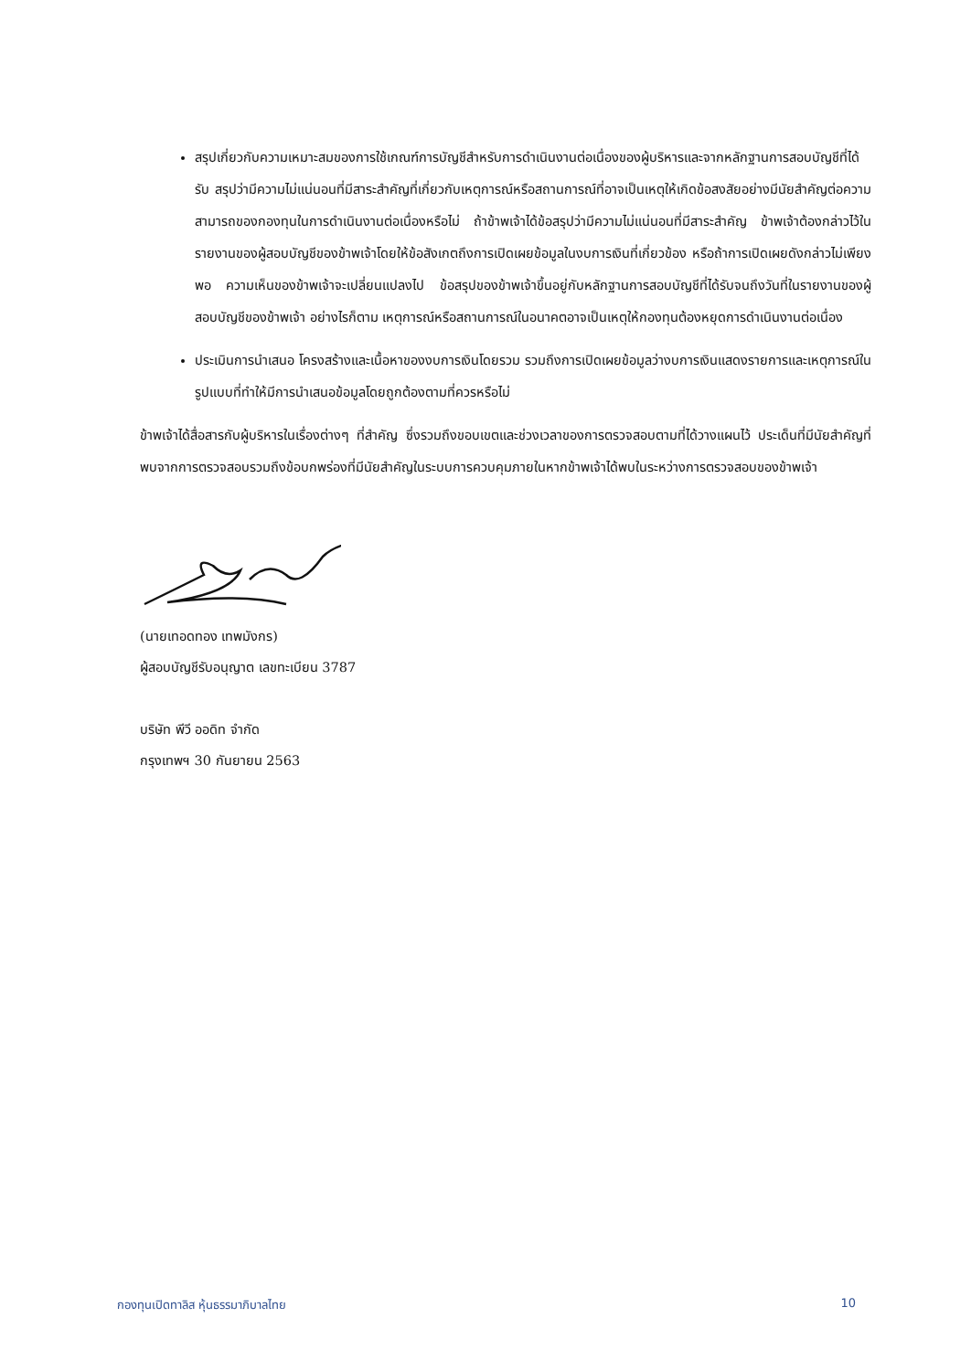สรุปเกี่ยวกับความเหมาะสมของการใช้เกณฑ์การบัญชีสำหรับการดำเนินงานต่อเนื่องของผู้บริหารและจากหลักฐานการสอบบัญชีที่ได้รับ สรุปว่ามีความไม่แน่นอนที่มีสาระสำคัญที่เกี่ยวกับเหตุการณ์หรือสถานการณ์ที่อาจเป็นเหตุให้เกิดข้อสงสัยอย่างมีนัยสำคัญต่อความสามารถของกองทุนในการดำเนินงานต่อเนื่องหรือไม่ ถ้าข้าพเจ้าได้ข้อสรุปว่ามีความไม่แน่นอนที่มีสาระสำคัญ ข้าพเจ้าต้องกล่าวไว้ในรายงานของผู้สอบบัญชีของข้าพเจ้าโดยให้ข้อสังเกตถึงการเปิดเผยข้อมูลในงบการเงินที่เกี่ยวข้อง หรือถ้าการเปิดเผยดังกล่าวไม่เพียงพอ ความเห็นของข้าพเจ้าจะเปลี่ยนแปลงไป ข้อสรุปของข้าพเจ้าขึ้นอยู่กับหลักฐานการสอบบัญชีที่ได้รับจนถึงวันที่ในรายงานของผู้สอบบัญชีของข้าพเจ้า อย่างไรก็ตาม เหตุการณ์หรือสถานการณ์ในอนาคตอาจเป็นเหตุให้กองทุนต้องหยุดการดำเนินงานต่อเนื่อง
ประเมินการนำเสนอ โครงสร้างและเนื้อหาของงบการเงินโดยรวม รวมถึงการเปิดเผยข้อมูลว่างบการเงินแสดงรายการและเหตุการณ์ในรูปแบบที่ทำให้มีการนำเสนอข้อมูลโดยถูกต้องตามที่ควรหรือไม่
ข้าพเจ้าได้สื่อสารกับผู้บริหารในเรื่องต่างๆ ที่สำคัญ ซึ่งรวมถึงขอบเขตและช่วงเวลาของการตรวจสอบตามที่ได้วางแผนไว้ ประเด็นที่มีนัยสำคัญที่พบจากการตรวจสอบรวมถึงข้อบกพร่องที่มีนัยสำคัญในระบบการควบคุมภายในหากข้าพเจ้าได้พบในระหว่างการตรวจสอบของข้าพเจ้า
(นายเทอดทอง เทพมังกร)
ผู้สอบบัญชีรับอนุญาต เลขทะเบียน 3787
บริษัท พีวี ออดิท จำกัด
กรุงเทพฯ 30 กันยายน 2563
กองทุนเปิดทาลิส หุ้นธรรมาภิบาลไทย 10